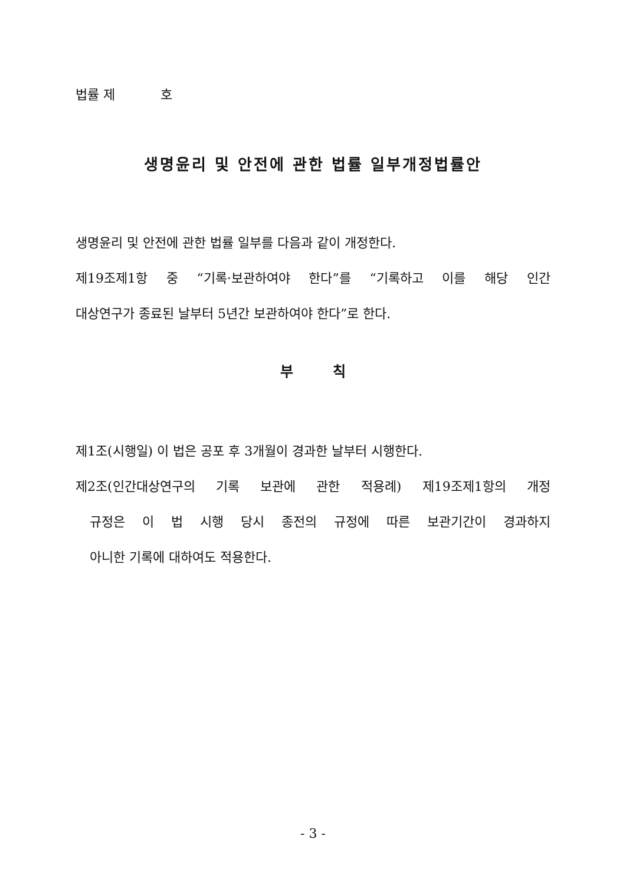법률 제 호
생명윤리 및 안전에 관한 법률 일부개정법률안
생명윤리 및 안전에 관한 법률 일부를 다음과 같이 개정한다.
제19조제1항 중 “기록·보관하여야 한다”를 “기록하고 이를 해당 인간
대상연구가 종료된 날부터 5년간 보관하여야 한다”로 한다.
부 칙
제1조(시행일) 이 법은 공포 후 3개월이 경과한 날부터 시행한다.
제2조(인간대상연구의 기록 보관에 관한 적용례) 제19조제1항의 개정
규정은 이 법 시행 당시 종전의 규정에 따른 보관기간이 경과하지
아니한 기록에 대하여도 적용한다.
- 3 -